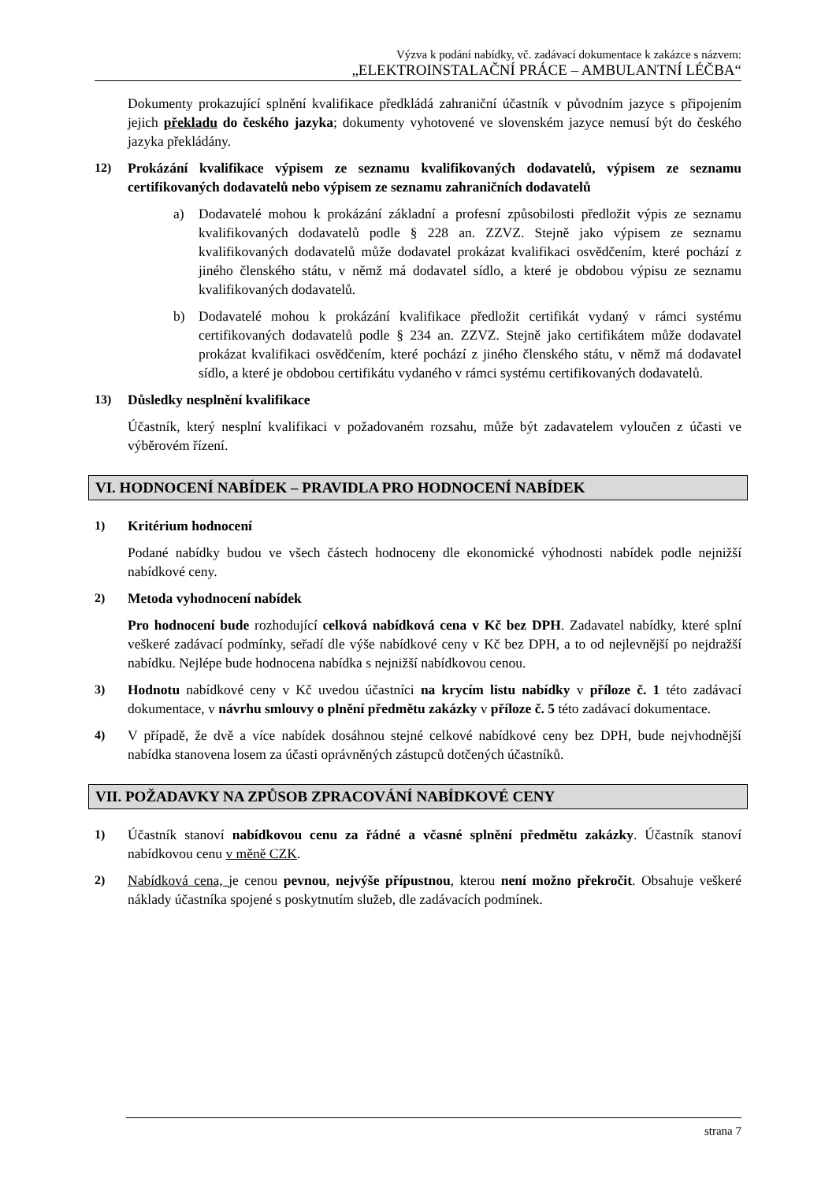Výzva k podání nabídky, vč. zadávací dokumentace k zakázce s názvem:
„ELEKTROINSTALAČNÍ PRÁCE – AMBULANTNÍ LÉČBA“
Dokumenty prokazující splnění kvalifikace předkládá zahraniční účastník v původním jazyce s připojením jejich překladu do českého jazyka; dokumenty vyhotovené ve slovenském jazyce nemusí být do českého jazyka překládány.
12) Prokázání kvalifikace výpisem ze seznamu kvalifikovaných dodavatelů, výpisem ze seznamu certifikovaných dodavatelů nebo výpisem ze seznamu zahraničních dodavatelů
a) Dodavatelé mohou k prokázání základní a profesní způsobilosti předložit výpis ze seznamu kvalifikovaných dodavatelů podle § 228 an. ZZVZ. Stejně jako výpisem ze seznamu kvalifikovaných dodavatelů může dodavatel prokázat kvalifikaci osvědčením, které pochází z jiného členského státu, v němž má dodavatel sídlo, a které je obdobou výpisu ze seznamu kvalifikovaných dodavatelů.
b) Dodavatelé mohou k prokázání kvalifikace předložit certifikát vydaný v rámci systému certifikovaných dodavatelů podle § 234 an. ZZVZ. Stejně jako certifikátem může dodavatel prokázat kvalifikaci osvědčením, které pochází z jiného členského státu, v němž má dodavatel sídlo, a které je obdobou certifikátu vydaného v rámci systému certifikovaných dodavatelů.
13) Důsledky nesplnění kvalifikace
Účastník, který nesplní kvalifikaci v požadovaném rozsahu, může být zadavatelem vyloučen z účasti ve výběrovém řízení.
VI. HODNOCENÍ NABÍDEK – PRAVIDLA PRO HODNOCENÍ NABÍDEK
1) Kritérium hodnocení
Podané nabídky budou ve všech částech hodnoceny dle ekonomické výhodnosti nabídek podle nejnižší nabídkové ceny.
2) Metoda vyhodnocení nabídek
Pro hodnocení bude rozhodující celková nabídková cena v Kč bez DPH. Zadavatel nabídky, které splní veškeré zadávací podmínky, seřadí dle výše nabídkové ceny v Kč bez DPH, a to od nejlevnější po nejdražší nabídku. Nejlépe bude hodnocena nabídka s nejnižší nabídkovou cenou.
3) Hodnotu nabídkové ceny v Kč uvedou účastníci na krycím listu nabídky v příloze č. 1 této zadávací dokumentace, v návrhu smlouvy o plnění předmětu zakázky v příloze č. 5 této zadávací dokumentace.
4) V případě, že dvě a více nabídek dosáhnou stejné celkové nabídkové ceny bez DPH, bude nejvhodnější nabídka stanovena losem za účasti oprávněných zástupců dotčených účastníků.
VII. POŽADAVKY NA ZPŮSOB ZPRACOVÁNÍ NABÍDKOVÉ CENY
1) Účastník stanoví nabídkovou cenu za řádné a včasné splnění předmětu zakázky. Účastník stanoví nabídkovou cenu v měně CZK.
2) Nabídková cena, je cenou pevnou, nejvýše přípustnou, kterou není možno překročit. Obsahuje veškeré náklady účastníka spojené s poskytnutím služeb, dle zadávacích podmínek.
strana 7